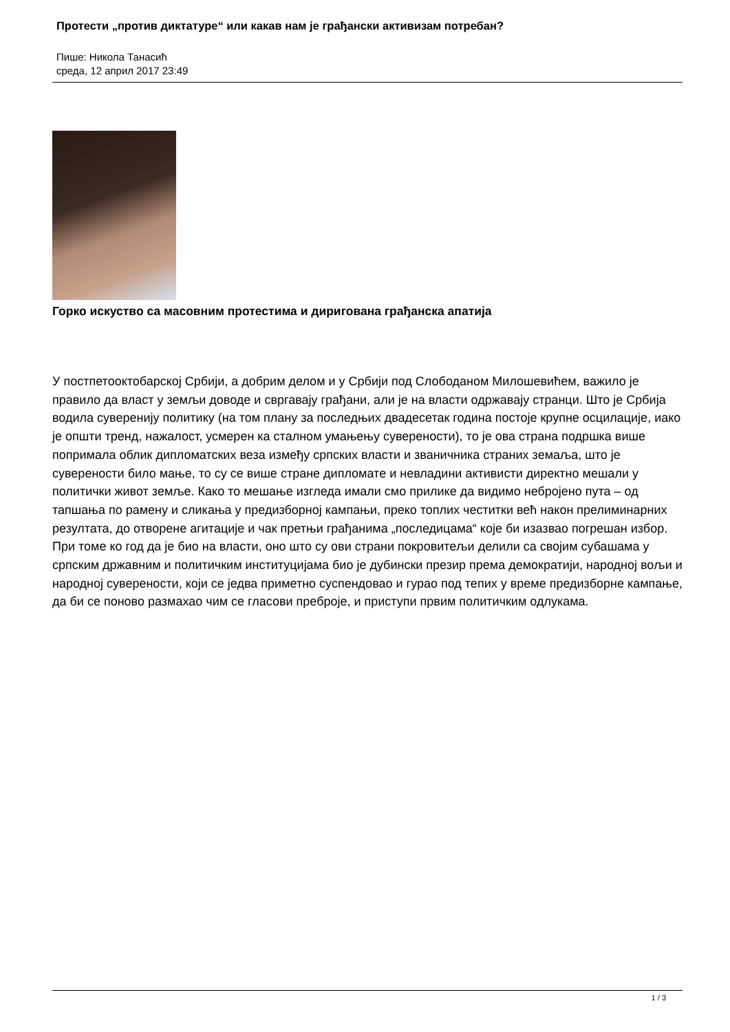Протести „против диктатуре“ или какав нам је грађански активизам потребан?
Пише: Никола Танасић
среда, 12 април 2017 23:49
Горко искуство са масовним протестима и диригована грађанска апатија
У постпетооктобарској Србији, а добрим делом и у Србији под Слободаном Милошевићем, важило је правило да власт у земљи доводе и свргавају грађани, али је на власти одржавају странци. Што је Србија водила суверенију политику (на том плану за последњих двадесетак година постоје крупне осцилације, иако је општи тренд, нажалост, усмерен ка сталном умањењу суверености), то је ова страна подршка више попримала облик дипломатских веза између српских власти и званичника страних земаља, што је суверености било мање, то су се више стране дипломате и невладини активисти директно мешали у политички живот земље. Како то мешање изгледа имали смо прилике да видимо небројено пута – од тапшања по рамену и сликања у предизборној кампањи, преко топлих честитки већ након прелиминарних резултата, до отворене агитације и чак претњи грађанима „последицама“ које би изазвао погрешан избор. При томе ко год да је био на власти, оно што су ови страни покровитељи делили са својим субашама у српским државним и политичким институцијама био је дубински презир према демократији, народној вољи и народној суверености, који се једва приметно суспендовао и гурао под тепих у време предизборне кампање, да би се поново размахао чим се гласови преброје, и приступи првим политичким одлукама.
1 / 3